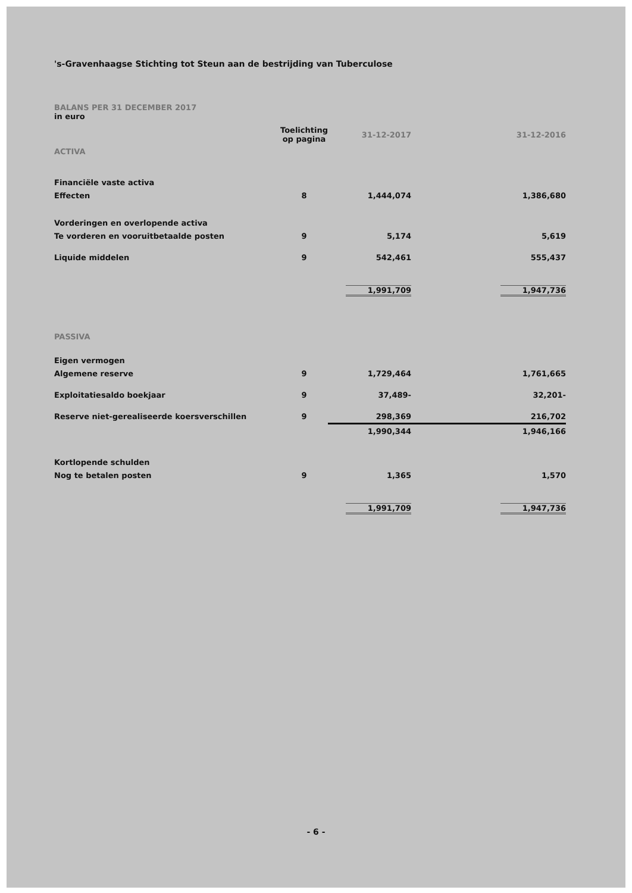's-Gravenhaagse Stichting tot Steun aan de bestrijding van Tuberculose
BALANS PER 31 DECEMBER 2017
in euro
| | Toelichting op pagina | 31-12-2017 | 31-12-2016 |
| --- | --- | --- | --- |
| ACTIVA | | | |
| Financiële vaste activa | | | |
| Effecten | 8 | 1,444,074 | 1,386,680 |
| Vorderingen en overlopende activa | | | |
| Te vorderen en vooruitbetaalde posten | 9 | 5,174 | 5,619 |
| Liquide middelen | 9 | 542,461 | 555,437 |
| | | 1,991,709 | 1,947,736 |
| PASSIVA | | | |
| Eigen vermogen | | | |
| Algemene reserve | 9 | 1,729,464 | 1,761,665 |
| Exploitatiesaldo boekjaar | 9 | 37,489- | 32,201- |
| Reserve niet-gerealiseerde koersverschillen | 9 | 298,369 | 216,702 |
| | | 1,990,344 | 1,946,166 |
| Kortlopende schulden | | | |
| Nog te betalen posten | 9 | 1,365 | 1,570 |
| | | 1,991,709 | 1,947,736 |
- 6 -